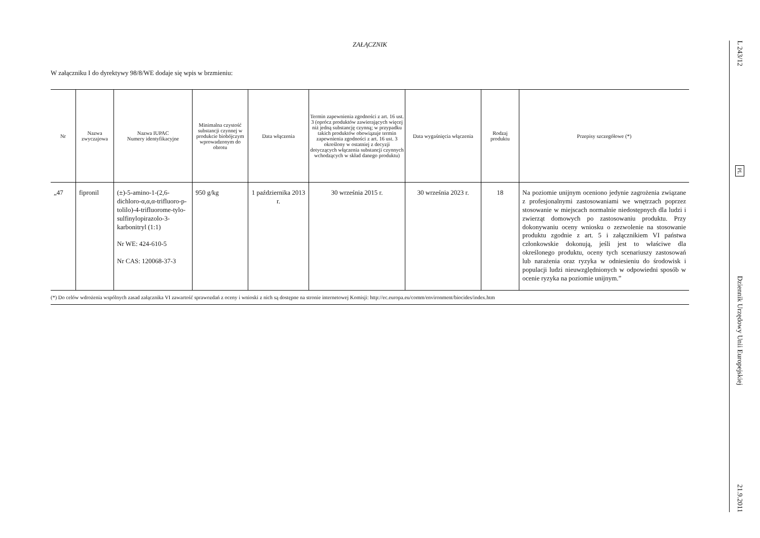ZAŁĄCZNIK
W załączniku I do dyrektywy 98/8/WE dodaje się wpis w brzmieniu:
| Nr | Nazwa zwyczajowa | Nazwa IUPAC Numery identyfikacyjne | Minimalna czystość substancji czynnej w produkcie biobójczym wprowadzonym do obrotu | Data włączenia | Termin zapewnienia zgodności z art. 16 ust. 3 (oprócz produktów zawierających więcej niż jedną substancję czynną; w przypadku takich produktów obowiązuje termin zapewnienia zgodności z art. 16 ust. 3 określony w ostatniej z decyzji dotyczących włączenia substancji czynnych wchodzących w skład danego produktu) | Data wygaśnięcia włączenia | Rodzaj produktu | Przepisy szczegółowe (*) |
| --- | --- | --- | --- | --- | --- | --- | --- | --- |
| „47 | fipronil | (±)-5-amino-1-(2,6-dichloro-α,α,α-trifluoro-p-tolilo)-4-trifluorome-tylo-sulfinylopirazolo-3-karbonitryl (1:1) Nr WE: 424-610-5 Nr CAS: 120068-37-3 | 950 g/kg | 1 października 2013 r. | 30 września 2015 r. | 30 września 2023 r. | 18 | Na poziomie unijnym oceniono jedynie zagrożenia związane z profesjonalnymi zastosowaniami we wnętrzach poprzez stosowanie w miejscach normalnie niedostępnych dla ludzi i zwierząt domowych po zastosowaniu produktu. Przy dokonywaniu oceny wniosku o zezwolenie na stosowanie produktu zgodnie z art. 5 i załącznikiem VI państwa członkowskie dokonują, jeśli jest to właściwe dla określonego produktu, oceny tych scenariuszy zastosowań lub narażenia oraz ryzyka w odniesieniu do środowisk i populacji ludzi nieuwzględnionych w odpowiedni sposób w ocenie ryzyka na poziomie unijnym.” |
(*) Do celów wdrożenia wspólnych zasad załącznika VI zawartość sprawozdań z oceny i wnioski z nich są dostępne na stronie internetowej Komisji: http://ec.europa.eu/comm/environment/biocides/index.htm
L 243/12
PL
Dziennik Urzędowy Unii Europejskiej
21.9.2011